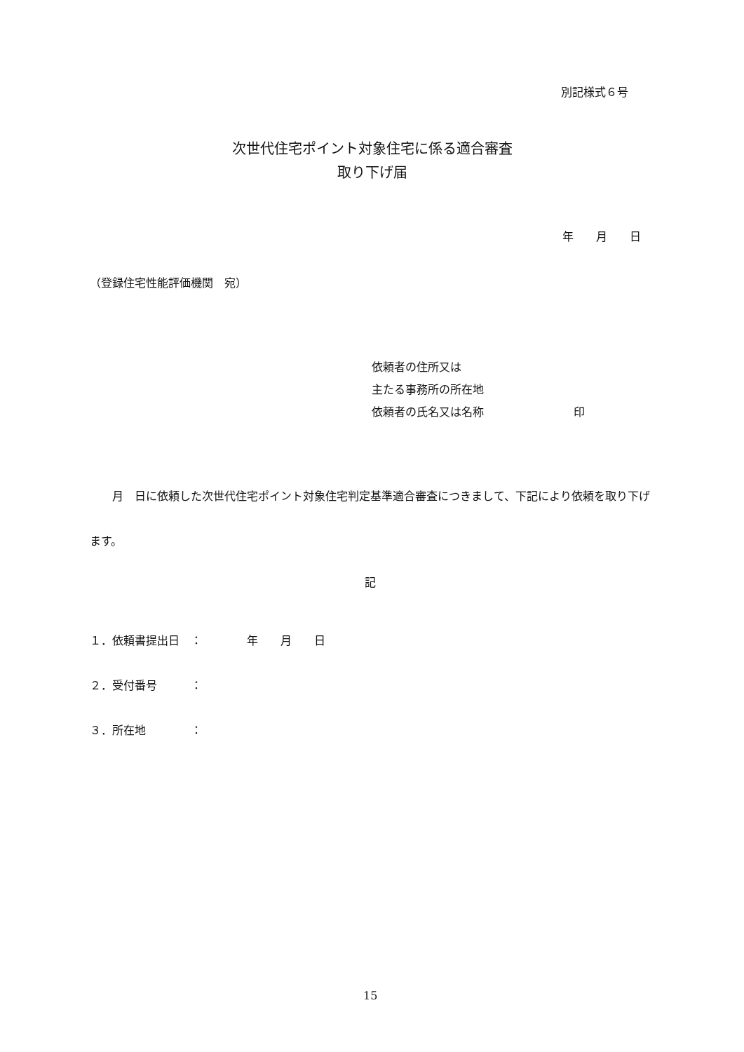別記様式６号
次世代住宅ポイント対象住宅に係る適合審査
取り下げ届
年　　月　　日
（登録住宅性能評価機関　宛）
依頼者の住所又は
主たる事務所の所在地
依頼者の氏名又は名称　　　　　　　　印
　　月　日に依頼した次世代住宅ポイント対象住宅判定基準適合審査につきまして、下記により依頼を取り下げます。
記
１．依頼書提出日　：　　　　年　　月　　日
２．受付番号　　　：
３．所在地　　　　：
15